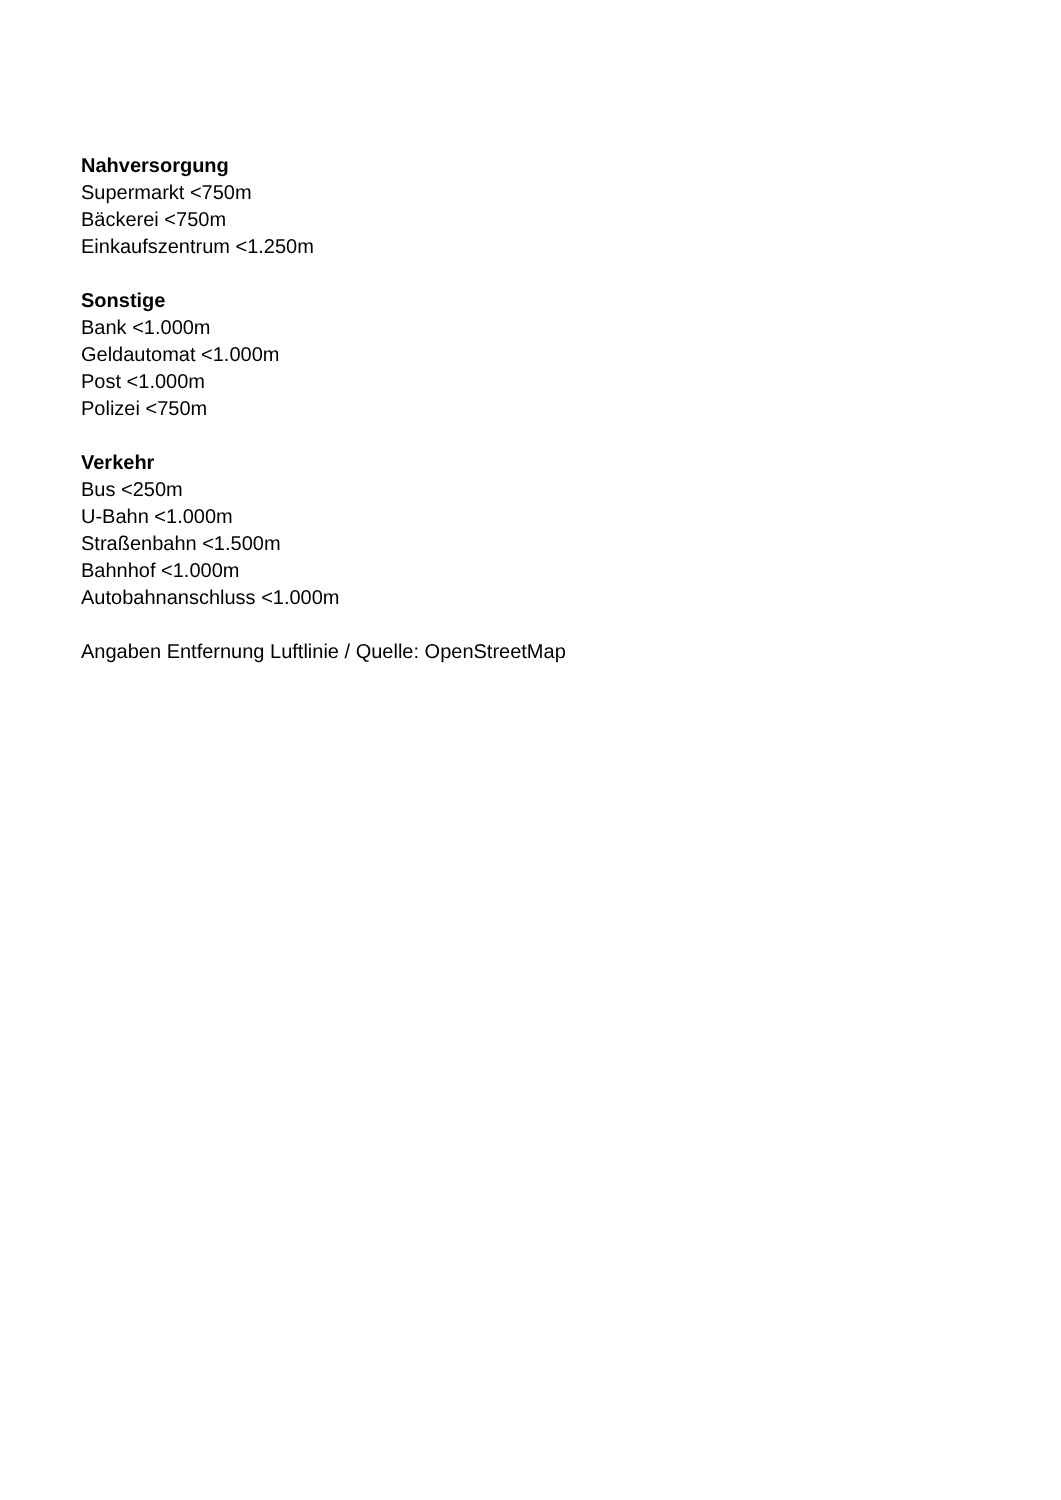Nahversorgung
Supermarkt <750m
Bäckerei <750m
Einkaufszentrum <1.250m
Sonstige
Bank <1.000m
Geldautomat <1.000m
Post <1.000m
Polizei <750m
Verkehr
Bus <250m
U-Bahn <1.000m
Straßenbahn <1.500m
Bahnhof <1.000m
Autobahnanschluss <1.000m
Angaben Entfernung Luftlinie / Quelle: OpenStreetMap